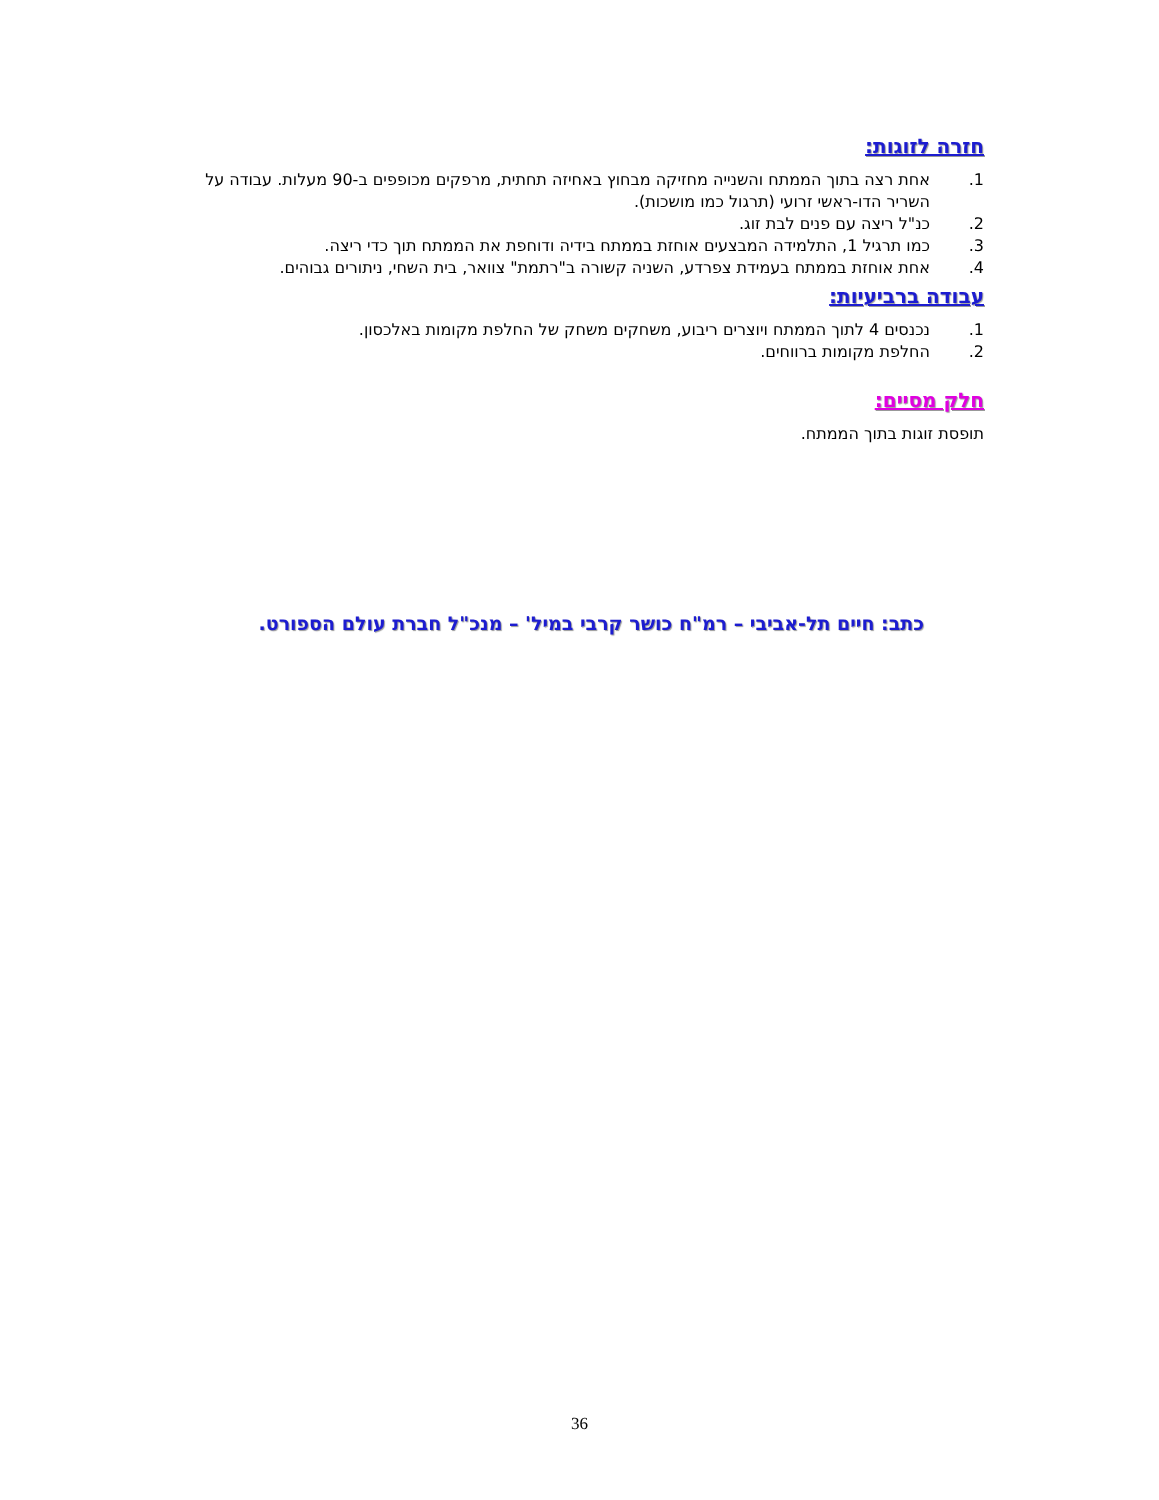חזרה לזוגות:
1. אחת רצה בתוך הממתח והשנייה מחזיקה מבחוץ באחיזה תחתית, מרפקים מכופפים ב-90 מעלות. עבודה על השריר הדו-ראשי זרועי (תרגול כמו מושכות).
2. כנ"ל ריצה עם פנים לבת זוג.
3. כמו תרגיל 1, התלמידה המבצעים אוחזת בממתח בידיה ודוחפת את הממתח תוך כדי ריצה.
4. אחת אוחזת בממתח בעמידת צפרדע, השניה קשורה ב"רתמת" צוואר, בית השחי, ניתורים גבוהים.
עבודה ברביעיות:
1. נכנסים 4 לתוך הממתח ויוצרים ריבוע, משחקים משחק של החלפת מקומות באלכסון.
2. החלפת מקומות ברווחים.
חלק מסיים:
תופסת זוגות בתוך הממתח.
כתב: חיים תל-אביבי – רמ"ח כושר קרבי במיל' – מנכ"ל חברת עולם הספורט.
36